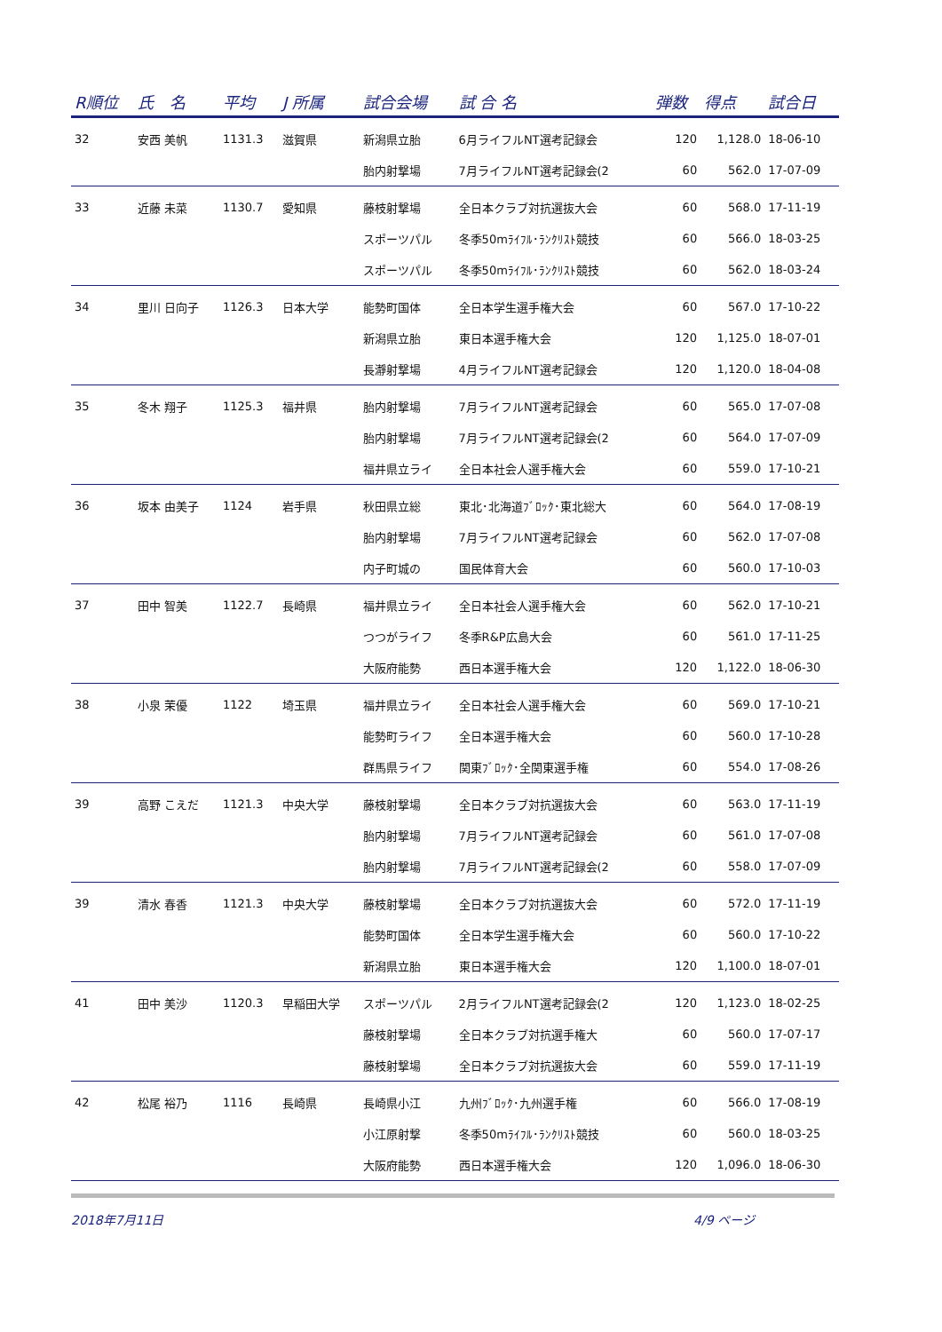| R順位 | 氏 名 | 平均 | J 所属 | 試合会場 | 試 合 名 | 弾数 | 得点 | 試合日 |
| --- | --- | --- | --- | --- | --- | --- | --- | --- |
| 32 | 安西 美帆 | 1131.3 | 滋賀県 | 新潟県立胎 | 6月ライフルNT選考記録会 | 120 | 1,128.0 | 18-06-10 |
| | | | | 胎内射撃場 | 7月ライフルNT選考記録会(2 | 60 | 562.0 | 17-07-09 |
| 33 | 近藤 未菜 | 1130.7 | 愛知県 | 藤枝射撃場 | 全日本クラブ対抗選抜大会 | 60 | 568.0 | 17-11-19 |
| | | | | スポーツパル | 冬季50mﾗｲﾌﾙ･ﾗﾝｸﾘｽﾄ競技 | 60 | 566.0 | 18-03-25 |
| | | | | スポーツパル | 冬季50mﾗｲﾌﾙ･ﾗﾝｸﾘｽﾄ競技 | 60 | 562.0 | 18-03-24 |
| 34 | 里川 日向子 | 1126.3 | 日本大学 | 能勢町国体 | 全日本学生選手権大会 | 60 | 567.0 | 17-10-22 |
| | | | | 新潟県立胎 | 東日本選手権大会 | 120 | 1,125.0 | 18-07-01 |
| | | | | 長瀞射撃場 | 4月ライフルNT選考記録会 | 120 | 1,120.0 | 18-04-08 |
| 35 | 冬木 翔子 | 1125.3 | 福井県 | 胎内射撃場 | 7月ライフルNT選考記録会 | 60 | 565.0 | 17-07-08 |
| | | | | 胎内射撃場 | 7月ライフルNT選考記録会(2 | 60 | 564.0 | 17-07-09 |
| | | | | 福井県立ライ | 全日本社会人選手権大会 | 60 | 559.0 | 17-10-21 |
| 36 | 坂本 由美子 | 1124 | 岩手県 | 秋田県立総 | 東北･北海道ﾌﾞﾛｯｸ･東北総大 | 60 | 564.0 | 17-08-19 |
| | | | | 胎内射撃場 | 7月ライフルNT選考記録会 | 60 | 562.0 | 17-07-08 |
| | | | | 内子町城の | 国民体育大会 | 60 | 560.0 | 17-10-03 |
| 37 | 田中 智美 | 1122.7 | 長崎県 | 福井県立ライ | 全日本社会人選手権大会 | 60 | 562.0 | 17-10-21 |
| | | | | つつがライフ | 冬季R&P広島大会 | 60 | 561.0 | 17-11-25 |
| | | | | 大阪府能勢 | 西日本選手権大会 | 120 | 1,122.0 | 18-06-30 |
| 38 | 小泉 茉優 | 1122 | 埼玉県 | 福井県立ライ | 全日本社会人選手権大会 | 60 | 569.0 | 17-10-21 |
| | | | | 能勢町ライフ | 全日本選手権大会 | 60 | 560.0 | 17-10-28 |
| | | | | 群馬県ライフ | 関東ﾌﾞﾛｯｸ･全関東選手権 | 60 | 554.0 | 17-08-26 |
| 39 | 高野 こえだ | 1121.3 | 中央大学 | 藤枝射撃場 | 全日本クラブ対抗選抜大会 | 60 | 563.0 | 17-11-19 |
| | | | | 胎内射撃場 | 7月ライフルNT選考記録会 | 60 | 561.0 | 17-07-08 |
| | | | | 胎内射撃場 | 7月ライフルNT選考記録会(2 | 60 | 558.0 | 17-07-09 |
| 39 | 清水 春香 | 1121.3 | 中央大学 | 藤枝射撃場 | 全日本クラブ対抗選抜大会 | 60 | 572.0 | 17-11-19 |
| | | | | 能勢町国体 | 全日本学生選手権大会 | 60 | 560.0 | 17-10-22 |
| | | | | 新潟県立胎 | 東日本選手権大会 | 120 | 1,100.0 | 18-07-01 |
| 41 | 田中 美沙 | 1120.3 | 早稲田大学 | スポーツパル | 2月ライフルNT選考記録会(2 | 120 | 1,123.0 | 18-02-25 |
| | | | | 藤枝射撃場 | 全日本クラブ対抗選手権大 | 60 | 560.0 | 17-07-17 |
| | | | | 藤枝射撃場 | 全日本クラブ対抗選抜大会 | 60 | 559.0 | 17-11-19 |
| 42 | 松尾 裕乃 | 1116 | 長崎県 | 長崎県小江 | 九州ﾌﾞﾛｯｸ･九州選手権 | 60 | 566.0 | 17-08-19 |
| | | | | 小江原射撃 | 冬季50mﾗｲﾌﾙ･ﾗﾝｸﾘｽﾄ競技 | 60 | 560.0 | 18-03-25 |
| | | | | 大阪府能勢 | 西日本選手権大会 | 120 | 1,096.0 | 18-06-30 |
2018年7月11日 4/9 ページ